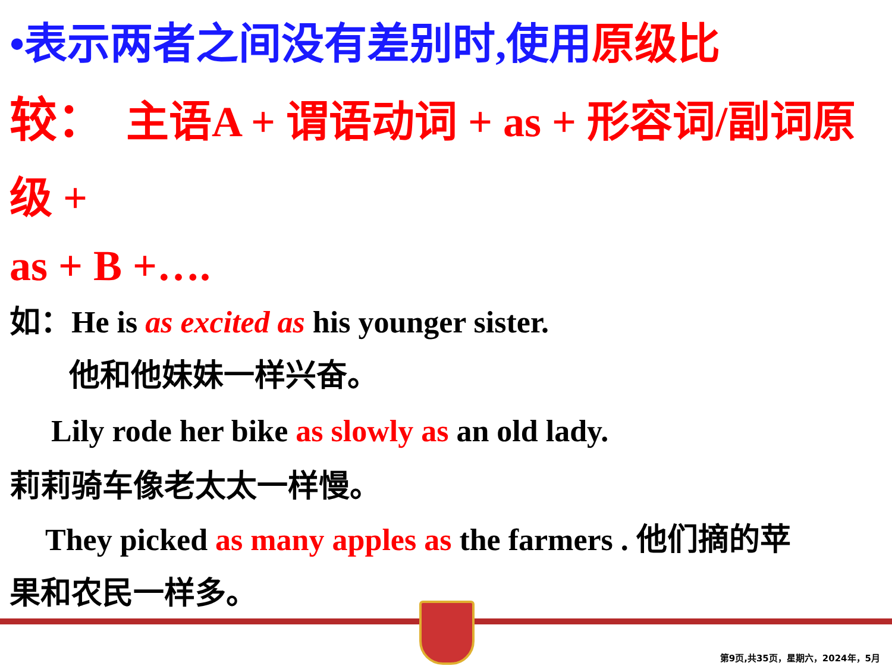•表示两者之间没有差别时,使用原级比
较： 主语A + 谓语动词 + as + 形容词/副词原级 +
as + B +….
如：He is as excited as his younger sister.
他和他妹妹一样兴奋。
Lily rode her bike as slowly as an old lady.
莉莉骑车像老太太一样慢。
They picked as many apples as the farmers . 他们摘的苹
果和农民一样多。
第9页,共35页，星期六，2024年，5月